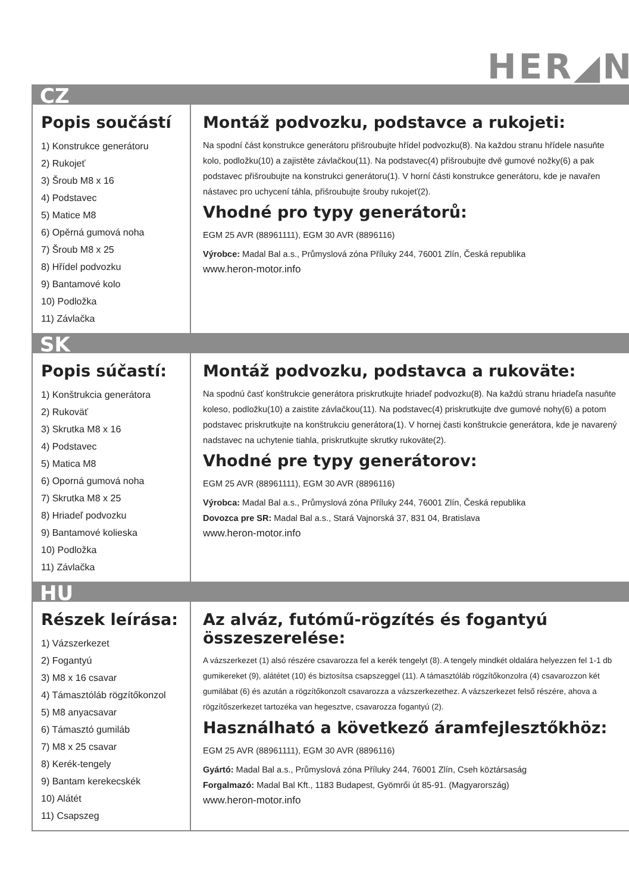HER◢N
CZ
Popis součástí
1) Konstrukce generátoru
2) Rukojeť
3) Šroub M8 x 16
4) Podstavec
5) Matice M8
6) Opěrná gumová noha
7) Šroub M8 x 25
8) Hřídel podvozku
9) Bantamové kolo
10) Podložka
11) Závlačka
Montáž podvozku, podstavce a rukojeti:
Na spodní část konstrukce generátoru přišroubujte hřídel podvozku(8). Na každou stranu hřídele nasuňte kolo, podložku(10) a zajistěte závlačkou(11). Na podstavec(4) přišroubujte dvě gumové nožky(6) a pak podstavec přišroubujte na konstrukci generátoru(1). V horní části konstrukce generátoru, kde je navařen nástavec pro uchycení táhla, přišroubujte šrouby rukojeť(2).
Vhodné pro typy generátorů:
EGM 25 AVR (88961111), EGM 30 AVR (8896116)
Výrobce: Madal Bal a.s., Průmyslová zóna Příluky 244, 76001 Zlín, Česká republika
www.heron-motor.info
SK
Popis súčastí:
1) Konštrukcia generátora
2) Rukoväť
3) Skrutka M8 x 16
4) Podstavec
5) Matica M8
6) Oporná gumová noha
7) Skrutka M8 x 25
8) Hriadeľ podvozku
9) Bantamové kolieska
10) Podložka
11) Závlačka
Montáž podvozku, podstavca a rukoväte:
Na spodnú časť konštrukcie generátora priskrutkujte hriadeľ podvozku(8). Na každú stranu hriadeľa nasuňte koleso, podložku(10) a zaistite závlačkou(11). Na podstavec(4) priskrutkujte dve gumové nohy(6) a potom podstavec priskrutkujte na konštrukciu generátora(1). V hornej časti konštrukcie generátora, kde je navarený nadstavec na uchytenie tiahla, priskrutkujte skrutky rukoväte(2).
Vhodné pre typy generátorov:
EGM 25 AVR (88961111), EGM 30 AVR (8896116)
Výrobca: Madal Bal a.s., Průmyslová zóna Příluky 244, 76001 Zlín, Česká republika
Dovozca pre SR: Madal Bal a.s., Stará Vajnorská 37, 831 04, Bratislava
www.heron-motor.info
HU
Részek leírása:
1) Vázszerkezet
2) Fogantyú
3) M8 x 16 csavar
4) Támasztóláb rögzítőkonzol
5) M8 anyacsavar
6) Támasztó gumiláb
7) M8 x 25 csavar
8) Kerék-tengely
9) Bantam kerekecskék
10) Alátét
11) Csapszeg
Az alváz, futómű-rögzítés és fogantyú összeszerelése:
A vázszerkezet (1) alsó részére csavarozza fel a kerék tengelyt (8). A tengely mindkét oldalára helyezzen fel 1-1 db gumikereket (9), alátétet (10) és biztosítsa csapszeggel (11). A támasztóláb rögzítőkonzolra (4) csavarozzon két gumilábat (6) és azután a rögzítőkonzolt csavarozza a vázszerkezethez. A vázszerkezet felső részére, ahova a rögzítőszerkezet tartozéka van hegesztve, csavarozza fogantyú (2).
Használható a következő áramfejlesztőkhöz:
EGM 25 AVR (88961111), EGM 30 AVR (8896116)
Gyártó: Madal Bal a.s., Průmyslová zóna Příluky 244, 76001 Zlín, Cseh köztársaság
Forgalmazó: Madal Bal Kft., 1183 Budapest, Gyömrői út 85-91. (Magyarország)
www.heron-motor.info